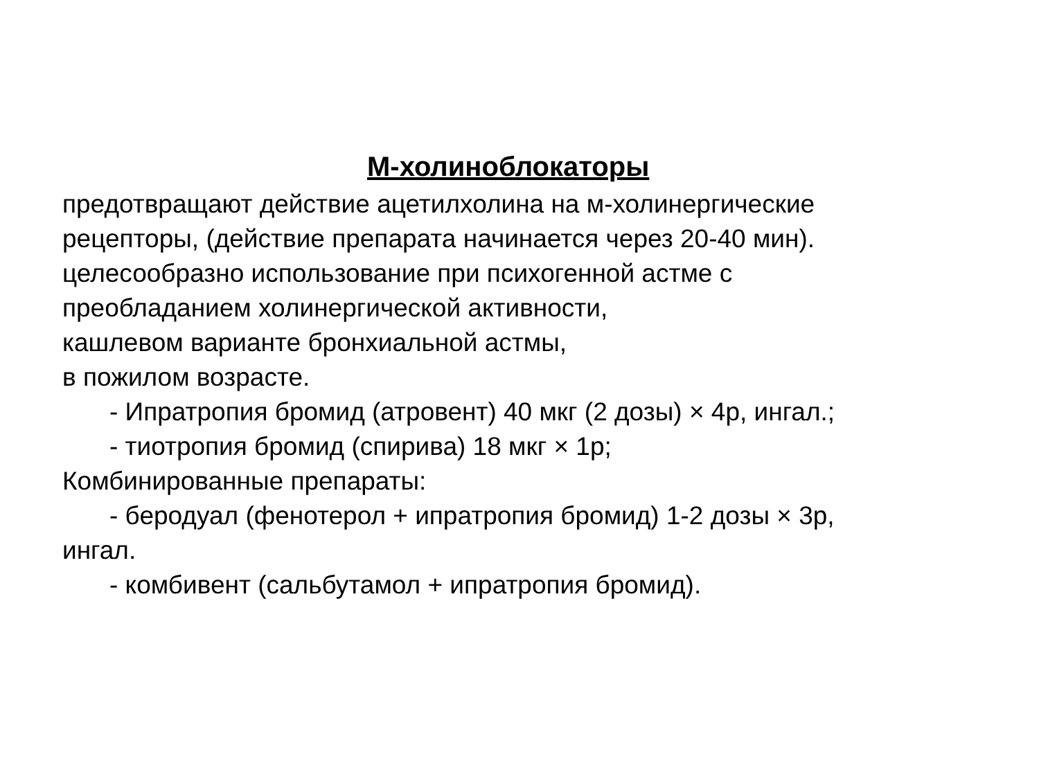М-холиноблокаторы
предотвращают действие ацетилхолина на м-холинергические
рецепторы, (действие препарата начинается через 20-40 мин).
целесообразно использование при психогенной астме с
преобладанием холинергической активности,
кашлевом варианте бронхиальной астмы,
в пожилом возрасте.
- Ипратропия бромид (атровент) 40 мкг (2 дозы) × 4р, ингал.;
- тиотропия бромид (спирива) 18 мкг × 1р;
Комбинированные препараты:
- беродуал (фенотерол + ипратропия бромид) 1-2 дозы × 3р,
ингал.
- комбивент (сальбутамол + ипратропия бромид).